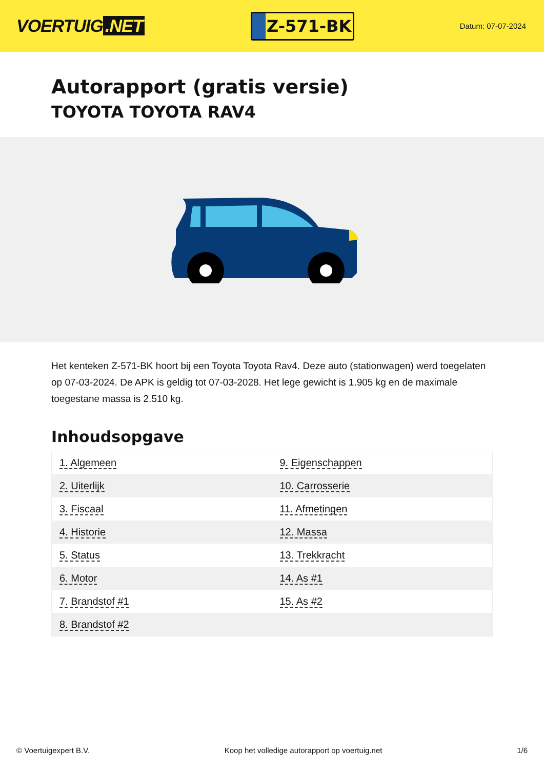VOERTUIG.NET
Z-571-BK
Datum: 07-07-2024
Autorapport (gratis versie)
TOYOTA TOYOTA RAV4
Het kenteken Z-571-BK hoort bij een Toyota Toyota Rav4. Deze auto (stationwagen) werd toegelaten op 07-03-2024. De APK is geldig tot 07-03-2028. Het lege gewicht is 1.905 kg en de maximale toegestane massa is 2.510 kg.
Inhoudsopgave
| 1. Algemeen | 9. Eigenschappen |
| 2. Uiterlijk | 10. Carrosserie |
| 3. Fiscaal | 11. Afmetingen |
| 4. Historie | 12. Massa |
| 5. Status | 13. Trekkracht |
| 6. Motor | 14. As #1 |
| 7. Brandstof #1 | 15. As #2 |
| 8. Brandstof #2 | |
© Voertuigexpert B.V. Koop het volledige autorapport op voertuig.net 1/6